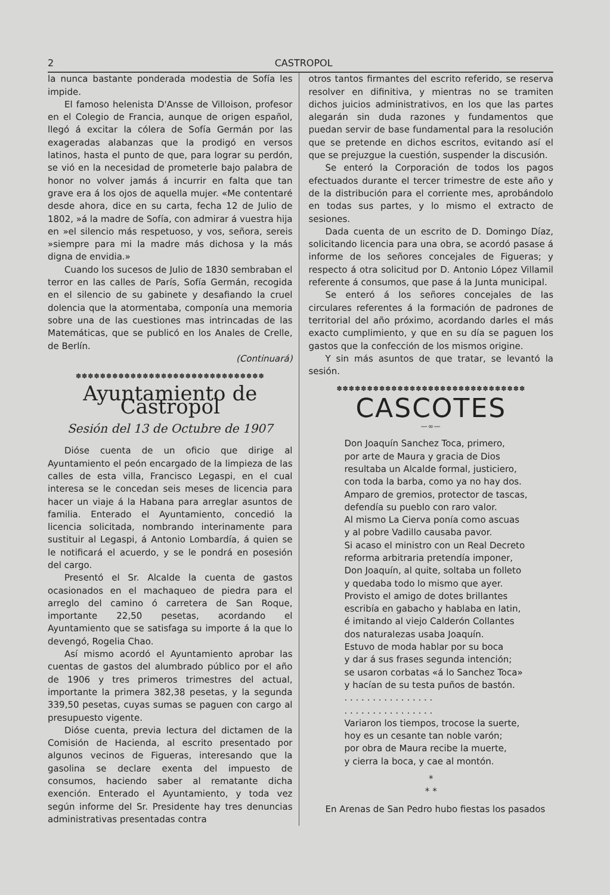2 CASTROPOL
la nunca bastante ponderada modestia de Sofía les impide.
El famoso helenista D'Ansse de Villoison, profesor en el Colegio de Francia, aunque de origen español, llegó á excitar la cólera de Sofía Germán por las exageradas alabanzas que la prodigó en versos latinos, hasta el punto de que, para lograr su perdón, se vió en la necesidad de prometerle bajo palabra de honor no volver jamás á incurrir en falta que tan grave era á los ojos de aquella mujer. «Me contentaré desde ahora, dice en su carta, fecha 12 de Julio de 1802, »á la madre de Sofía, con admirar á vuestra hija en »el silencio más respetuoso, y vos, señora, sereis »siempre para mi la madre más dichosa y la más digna de envidia.»
Cuando los sucesos de Julio de 1830 sembraban el terror en las calles de París, Sofía Germán, recogida en el silencio de su gabinete y desafiando la cruel dolencia que la atormentaba, componía una memoria sobre una de las cuestiones mas intrincadas de las Matemáticas, que se publicó en los Anales de Crelle, de Berlín.
(Continuará)
✽✽✽✽✽✽✽✽✽✽✽✽✽✽✽✽✽✽✽✽✽✽✽✽✽✽✽✽✽✽✽
Ayuntamiento de Castropol
Sesión del 13 de Octubre de 1907
Dióse cuenta de un oficio que dirige al Ayuntamiento el peón encargado de la limpieza de las calles de esta villa, Francisco Legaspi, en el cual interesa se le concedan seis meses de licencia para hacer un viaje á la Habana para arreglar asuntos de familia. Enterado el Ayuntamiento, concedió la licencia solicitada, nombrando interinamente para sustituir al Legaspi, á Antonio Lombardía, á quien se le notificará el acuerdo, y se le pondrá en posesión del cargo.
Presentó el Sr. Alcalde la cuenta de gastos ocasionados en el machaqueo de piedra para el arreglo del camino ó carretera de San Roque, importante 22,50 pesetas, acordando el Ayuntamiento que se satisfaga su importe á la que lo devengó, Rogelia Chao.
Así mismo acordó el Ayuntamiento aprobar las cuentas de gastos del alumbrado público por el año de 1906 y tres primeros trimestres del actual, importante la primera 382,38 pesetas, y la segunda 339,50 pesetas, cuyas sumas se paguen con cargo al presupuesto vigente.
Dióse cuenta, previa lectura del dictamen de la Comisión de Hacienda, al escrito presentado por algunos vecinos de Figueras, interesando que la gasolina se declare exenta del impuesto de consumos, haciendo saber al rematante dicha exención. Enterado el Ayuntamiento, y toda vez según informe del Sr. Presidente hay tres denuncias administrativas presentadas contra
otros tantos firmantes del escrito referido, se reserva resolver en difinitiva, y mientras no se tramiten dichos juicios administrativos, en los que las partes alegarán sin duda razones y fundamentos que puedan servir de base fundamental para la resolución que se pretende en dichos escritos, evitando así el que se prejuzgue la cuestión, suspender la discusión.
Se enteró la Corporación de todos los pagos efectuados durante el tercer trimestre de este año y de la distribución para el corriente mes, aprobándolo en todas sus partes, y lo mismo el extracto de sesiones.
Dada cuenta de un escrito de D. Domingo Díaz, solicitando licencia para una obra, se acordó pasase á informe de los señores concejales de Figueras; y respecto á otra solicitud por D. Antonio López Villamil referente á consumos, que pase á la Junta municipal.
Se enteró á los señores concejales de las circulares referentes á la formación de padrones de territorial del año próximo, acordando darles el más exacto cumplimiento, y que en su día se paguen los gastos que la confección de los mismos origine.
Y sin más asuntos de que tratar, se levantó la sesión.
✽✽✽✽✽✽✽✽✽✽✽✽✽✽✽✽✽✽✽✽✽✽✽✽✽✽✽✽✽✽✽
CASCOTES
—∞—
Don Joaquín Sanchez Toca, primero,
por arte de Maura y gracia de Dios
resultaba un Alcalde formal, justiciero,
con toda la barba, como ya no hay dos.
Amparo de gremios, protector de tascas,
defendía su pueblo con raro valor.
Al mismo La Cierva ponía como ascuas
y al pobre Vadillo causaba pavor.
Si acaso el ministro con un Real Decreto
reforma arbitraria pretendía imponer,
Don Joaquín, al quite, soltaba un folleto
y quedaba todo lo mismo que ayer.
Provisto el amigo de dotes brillantes
escribía en gabacho y hablaba en latin,
é imitando al viejo Calderón Collantes
dos naturalezas usaba Joaquín.
Estuvo de moda hablar por su boca
y dar á sus frases segunda intención;
se usaron corbatas «á lo Sanchez Toca»
y hacían de su testa puños de bastón.
. . . . . . . . . . . . . . . .
. . . . . . . . . . . . . . . .
Variaron los tiempos, trocose la suerte,
hoy es un cesante tan noble varón;
por obra de Maura recibe la muerte,
y cierra la boca, y cae al montón.
*
* *
En Arenas de San Pedro hubo fiestas los pasados